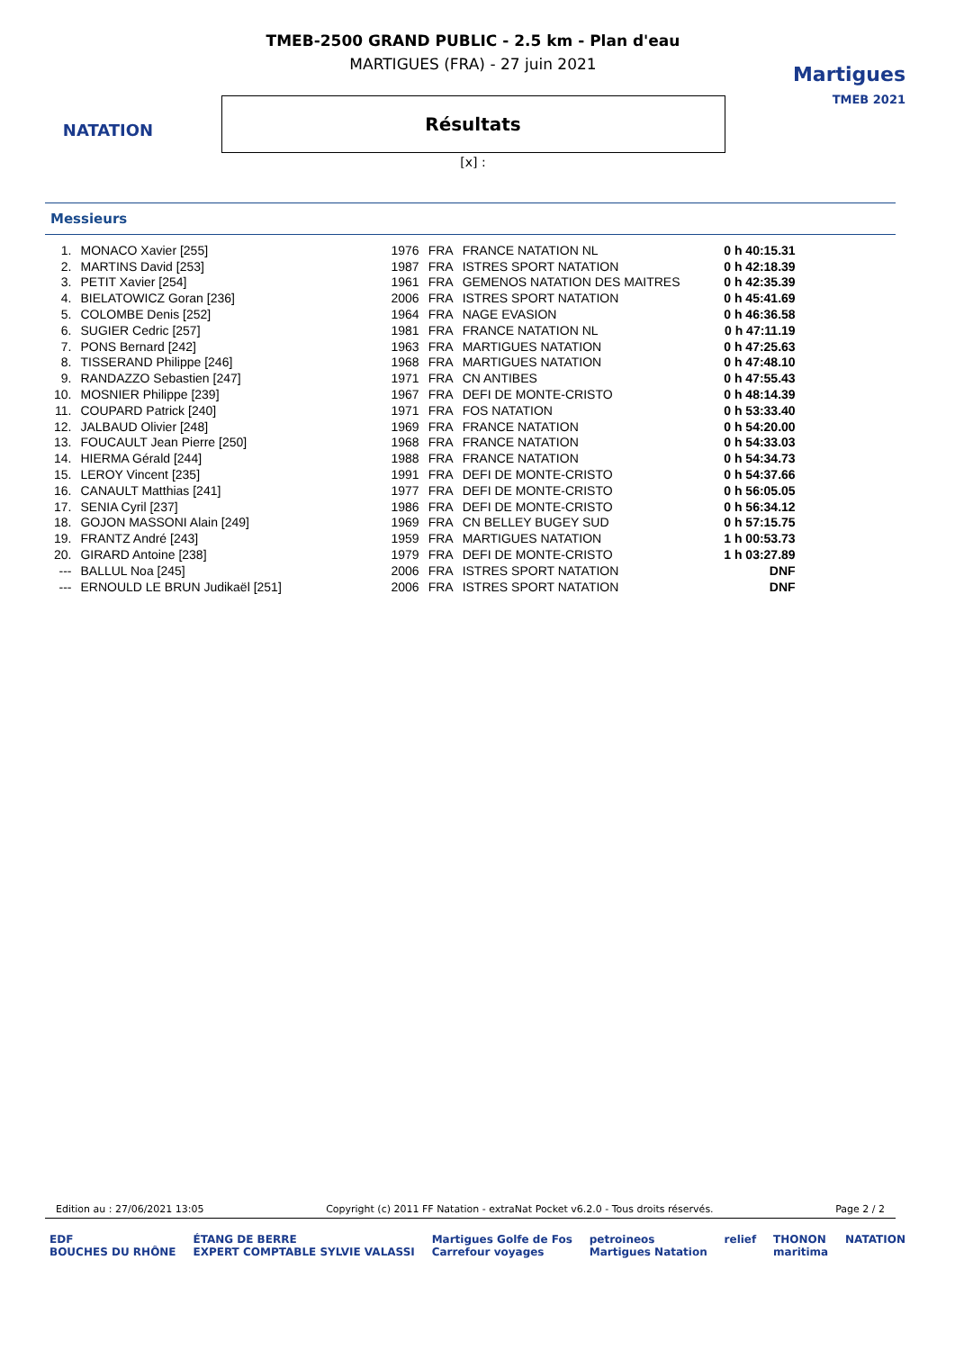NATATION
TMEB-2500 GRAND PUBLIC - 2.5 km - Plan d'eau
MARTIGUES (FRA) - 27 juin 2021
Résultats
[x] :
Martigues
TMEB 2021
Messieurs
| 1. | MONACO Xavier [255] | 1976 | FRA | FRANCE NATATION NL | 0 h 40:15.31 |
| 2. | MARTINS David [253] | 1987 | FRA | ISTRES SPORT NATATION | 0 h 42:18.39 |
| 3. | PETIT Xavier [254] | 1961 | FRA | GEMENOS NATATION DES MAITRES | 0 h 42:35.39 |
| 4. | BIELATOWICZ Goran [236] | 2006 | FRA | ISTRES SPORT NATATION | 0 h 45:41.69 |
| 5. | COLOMBE Denis [252] | 1964 | FRA | NAGE EVASION | 0 h 46:36.58 |
| 6. | SUGIER Cedric [257] | 1981 | FRA | FRANCE NATATION NL | 0 h 47:11.19 |
| 7. | PONS Bernard [242] | 1963 | FRA | MARTIGUES NATATION | 0 h 47:25.63 |
| 8. | TISSERAND Philippe [246] | 1968 | FRA | MARTIGUES NATATION | 0 h 47:48.10 |
| 9. | RANDAZZO Sebastien [247] | 1971 | FRA | CN ANTIBES | 0 h 47:55.43 |
| 10. | MOSNIER Philippe [239] | 1967 | FRA | DEFI DE MONTE-CRISTO | 0 h 48:14.39 |
| 11. | COUPARD Patrick [240] | 1971 | FRA | FOS NATATION | 0 h 53:33.40 |
| 12. | JALBAUD Olivier [248] | 1969 | FRA | FRANCE NATATION | 0 h 54:20.00 |
| 13. | FOUCAULT Jean Pierre [250] | 1968 | FRA | FRANCE NATATION | 0 h 54:33.03 |
| 14. | HIERMA Gérald [244] | 1988 | FRA | FRANCE NATATION | 0 h 54:34.73 |
| 15. | LEROY Vincent [235] | 1991 | FRA | DEFI DE MONTE-CRISTO | 0 h 54:37.66 |
| 16. | CANAULT Matthias [241] | 1977 | FRA | DEFI DE MONTE-CRISTO | 0 h 56:05.05 |
| 17. | SENIA Cyril [237] | 1986 | FRA | DEFI DE MONTE-CRISTO | 0 h 56:34.12 |
| 18. | GOJON MASSONI Alain [249] | 1969 | FRA | CN BELLEY BUGEY SUD | 0 h 57:15.75 |
| 19. | FRANTZ André [243] | 1959 | FRA | MARTIGUES NATATION | 1 h 00:53.73 |
| 20. | GIRARD Antoine [238] | 1979 | FRA | DEFI DE MONTE-CRISTO | 1 h 03:27.89 |
| --- | BALLUL Noa [245] | 2006 | FRA | ISTRES SPORT NATATION | DNF |
| --- | ERNOULD LE BRUN Judikaël [251] | 2006 | FRA | ISTRES SPORT NATATION | DNF |
Edition au : 27/06/2021 13:05 Copyright (c) 2011 FF Natation - extraNat Pocket v6.2.0 - Tous droits réservés. Page 2 / 2
EDF
BOUCHES DU RHÔNE ÉTANG DE BERRE
EXPERT COMPTABLE SYLVIE VALASSI Martigues Golfe de Fos
Carrefour voyages petroineos
Martigues Natation relief THONON
maritima NATATION